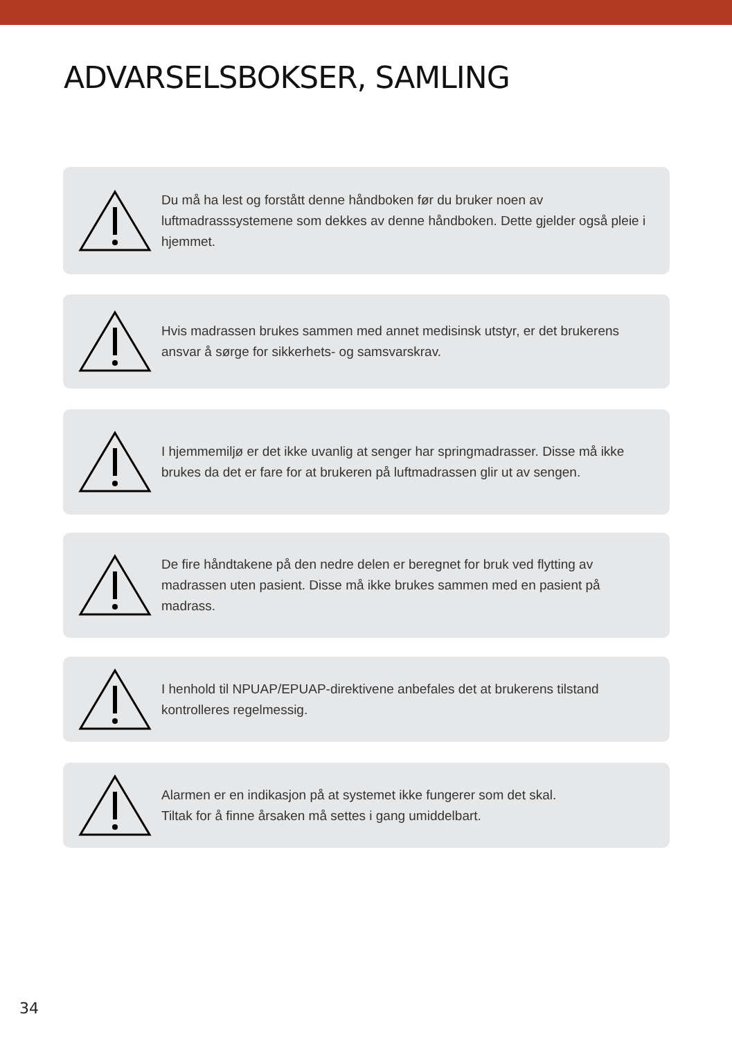ADVARSELSBOKSER, SAMLING
Du må ha lest og forstått denne håndboken før du bruker noen av luftmadrasssystemene som dekkes av denne håndboken. Dette gjelder også pleie i hjemmet.
Hvis madrassen brukes sammen med annet medisinsk utstyr, er det brukerens ansvar å sørge for sikkerhets- og samsvarskrav.
I hjemmemiljø er det ikke uvanlig at senger har springmadrasser. Disse må ikke brukes da det er fare for at brukeren på luftmadrassen glir ut av sengen.
De fire håndtakene på den nedre delen er beregnet for bruk ved flytting av madrassen uten pasient. Disse må ikke brukes sammen med en pasient på madrass.
I henhold til NPUAP/EPUAP-direktivene anbefales det at brukerens tilstand kontrolleres regelmessig.
Alarmen er en indikasjon på at systemet ikke fungerer som det skal.
Tiltak for å finne årsaken må settes i gang umiddelbart.
34